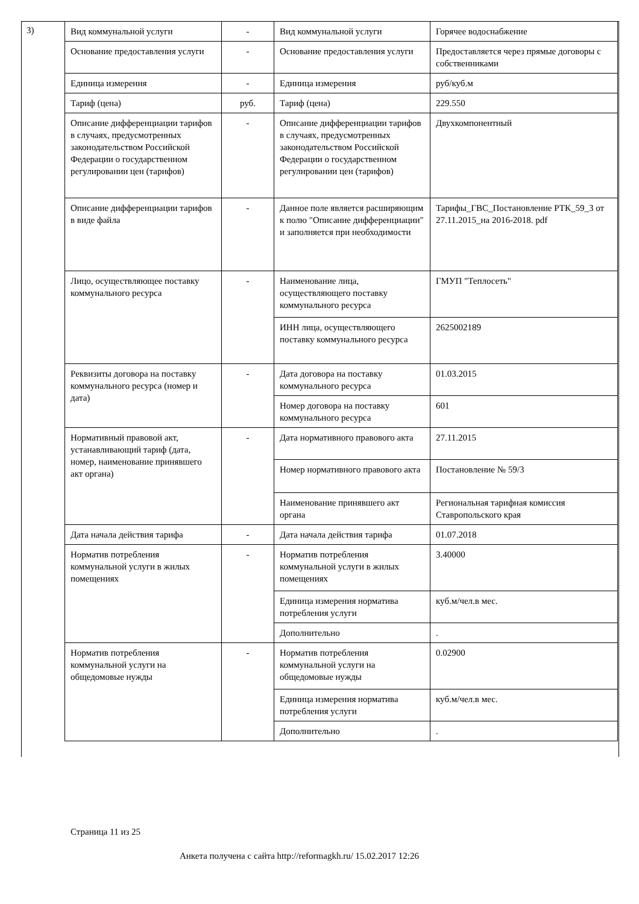3)
| Вид коммунальной услуги | - | Вид коммунальной услуги | Горячее водоснабжение |
| Основание предоставления услуги | - | Основание предоставления услуги | Предоставляется через прямые договоры с собственниками |
| Единица измерения | - | Единица измерения | руб/куб.м |
| Тариф (цена) | руб. | Тариф (цена) | 229.550 |
| Описание дифференциации тарифов в случаях, предусмотренных законодательством Российской Федерации о государственном регулировании цен (тарифов) | - | Описание дифференциации тарифов в случаях, предусмотренных законодательством Российской Федерации о государственном регулировании цен (тарифов) | Двухкомпонентный |
| Описание дифференциации тарифов в виде файла | - | Данное поле является расширяющим к полю "Описание дифференциации" и заполняется при необходимости | Тарифы_ГВС_Постановление РТК_59_3 от 27.11.2015_на 2016-2018. pdf |
| Лицо, осуществляющее поставку коммунального ресурса | - | Наименование лица, осуществляющего поставку коммунального ресурса | ГМУП "Теплосеть" |
| | | ИНН лица, осуществляющего поставку коммунального ресурса | 2625002189 |
| Реквизиты договора на поставку коммунального ресурса (номер и дата) | - | Дата договора на поставку коммунального ресурса | 01.03.2015 |
| | | Номер договора на поставку коммунального ресурса | 601 |
| Нормативный правовой акт, устанавливающий тариф (дата, номер, наименование принявшего акт органа) | - | Дата нормативного правового акта | 27.11.2015 |
| | | Номер нормативного правового акта | Постановление № 59/3 |
| | | Наименование принявшего акт органа | Региональная тарифная комиссия Ставропольского края |
| Дата начала действия тарифа | - | Дата начала действия тарифа | 01.07.2018 |
| Норматив потребления коммунальной услуги в жилых помещениях | - | Норматив потребления коммунальной услуги в жилых помещениях | 3.40000 |
| | | Единица измерения норматива потребления услуги | куб.м/чел.в мес. |
| | | Дополнительно | . |
| Норматив потребления коммунальной услуги на общедомовые нужды | - | Норматив потребления коммунальной услуги на общедомовые нужды | 0.02900 |
| | | Единица измерения норматива потребления услуги | куб.м/чел.в мес. |
| | | Дополнительно | . |
Страница 11 из 25
Анкета получена с сайта http://reformagkh.ru/ 15.02.2017 12:26